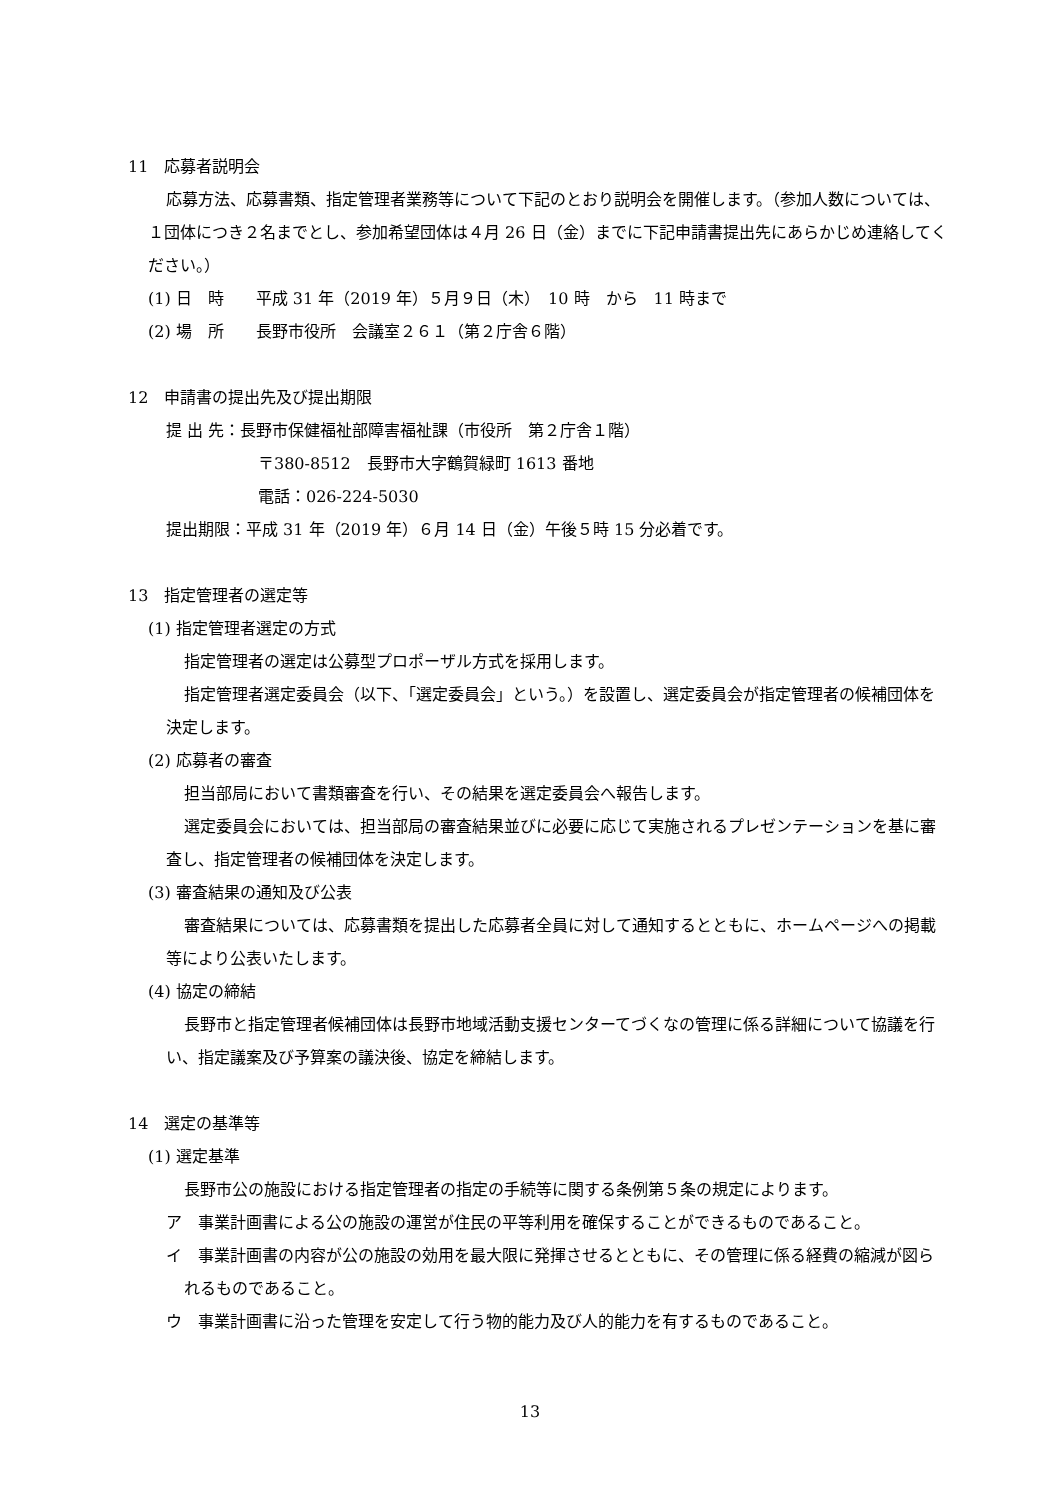11　応募者説明会
応募方法、応募書類、指定管理者業務等について下記のとおり説明会を開催します。（参加人数については、１団体につき２名までとし、参加希望団体は４月 26 日（金）までに下記申請書提出先にあらかじめ連絡してください。）
(1) 日　時　　平成 31 年（2019 年）５月９日（木）　10 時　から　11 時まで
(2) 場　所　　長野市役所　会議室２６１（第２庁舎６階）
12　申請書の提出先及び提出期限
提 出 先：長野市保健福祉部障害福祉課（市役所　第２庁舎１階）
〒380-8512　長野市大字鶴賀緑町 1613 番地
電話：026-224-5030
提出期限：平成 31 年（2019 年）６月 14 日（金）午後５時 15 分必着です。
13　指定管理者の選定等
(1) 指定管理者選定の方式
指定管理者の選定は公募型プロポーザル方式を採用します。
指定管理者選定委員会（以下、「選定委員会」という。）を設置し、選定委員会が指定管理者の候補団体を決定します。
(2) 応募者の審査
担当部局において書類審査を行い、その結果を選定委員会へ報告します。
選定委員会においては、担当部局の審査結果並びに必要に応じて実施されるプレゼンテーションを基に審査し、指定管理者の候補団体を決定します。
(3) 審査結果の通知及び公表
審査結果については、応募書類を提出した応募者全員に対して通知するとともに、ホームページへの掲載等により公表いたします。
(4) 協定の締結
長野市と指定管理者候補団体は長野市地域活動支援センターてづくなの管理に係る詳細について協議を行い、指定議案及び予算案の議決後、協定を締結します。
14　選定の基準等
(1) 選定基準
長野市公の施設における指定管理者の指定の手続等に関する条例第５条の規定によります。
ア　事業計画書による公の施設の運営が住民の平等利用を確保することができるものであること。
イ　事業計画書の内容が公の施設の効用を最大限に発揮させるとともに、その管理に係る経費の縮減が図られるものであること。
ウ　事業計画書に沿った管理を安定して行う物的能力及び人的能力を有するものであること。
13